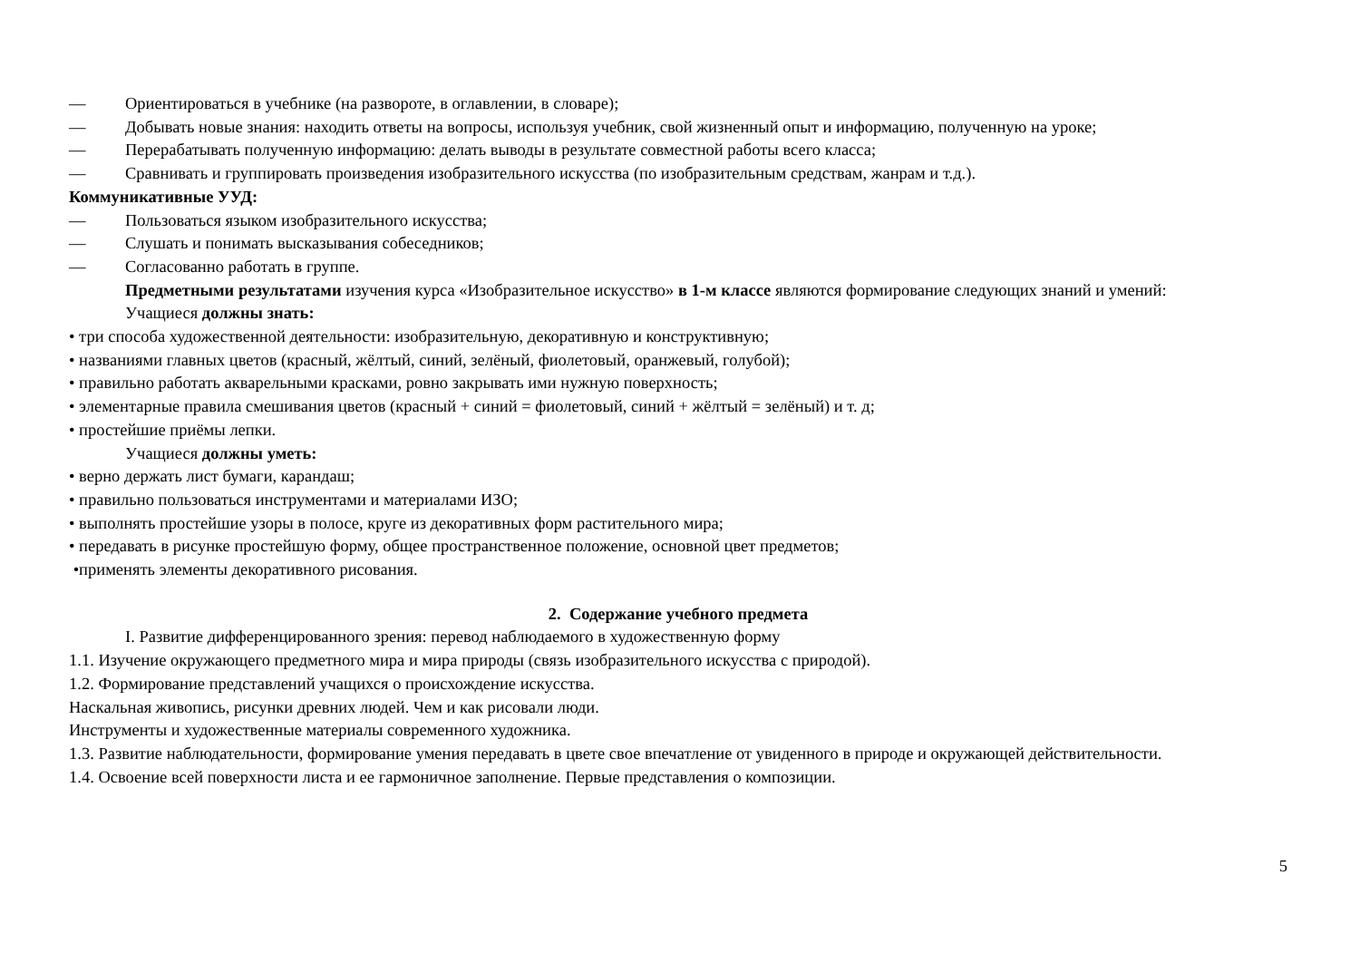— Ориентироваться в учебнике (на развороте, в оглавлении, в словаре);
— Добывать новые знания: находить ответы на вопросы, используя учебник, свой жизненный опыт и информацию, полученную на уроке;
— Перерабатывать полученную информацию: делать выводы в результате совместной работы всего класса;
— Сравнивать и группировать произведения изобразительного искусства (по изобразительным средствам, жанрам и т.д.).
Коммуникативные УУД:
— Пользоваться языком изобразительного искусства;
— Слушать и понимать высказывания собеседников;
— Согласованно работать в группе.
Предметными результатами изучения курса «Изобразительное искусство» в 1-м классе являются формирование следующих знаний и умений:
Учащиеся должны знать:
• три способа художественной деятельности: изобразительную, декоративную и конструктивную;
• названиями главных цветов (красный, жёлтый, синий, зелёный, фиолетовый, оранжевый, голубой);
• правильно работать акварельными красками, ровно закрывать ими нужную поверхность;
• элементарные правила смешивания цветов (красный + синий = фиолетовый, синий + жёлтый = зелёный) и т. д;
• простейшие приёмы лепки.
Учащиеся должны уметь:
• верно держать лист бумаги, карандаш;
• правильно пользоваться инструментами и материалами ИЗО;
• выполнять простейшие узоры в полосе, круге из декоративных форм растительного мира;
• передавать в рисунке простейшую форму, общее пространственное положение, основной цвет предметов;
•применять элементы декоративного рисования.
2. Содержание учебного предмета
I. Развитие дифференцированного зрения: перевод наблюдаемого в художественную форму
1.1. Изучение окружающего предметного мира и мира природы (связь изобразительного искусства с природой).
1.2. Формирование представлений учащихся о происхождение искусства.
Наскальная живопись, рисунки древних людей. Чем и как рисовали люди.
Инструменты и художественные материалы современного художника.
1.3. Развитие наблюдательности, формирование умения передавать в цвете свое впечатление от увиденного в природе и окружающей действительности.
1.4. Освоение всей поверхности листа и ее гармоничное заполнение. Первые представления о композиции.
5